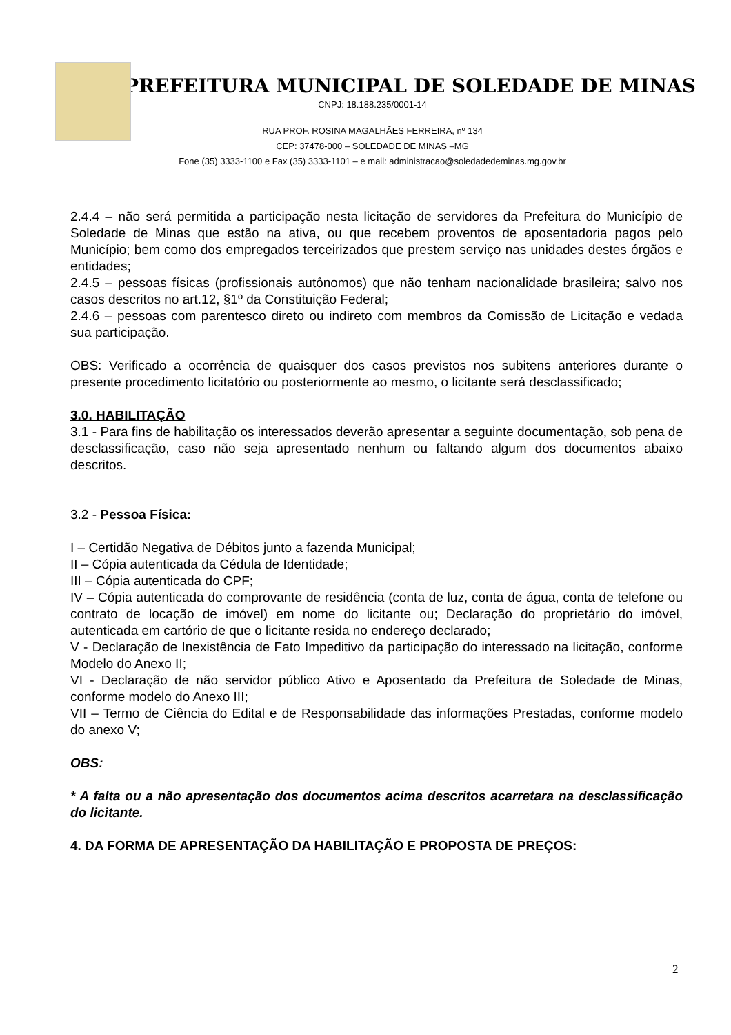PREFEITURA MUNICIPAL DE SOLEDADE DE MINAS
CNPJ: 18.188.235/0001-14
RUA PROF. ROSINA MAGALHÃES FERREIRA, nº 134
CEP: 37478-000 – SOLEDADE DE MINAS –MG
Fone (35) 3333-1100 e Fax (35) 3333-1101 – e mail: administracao@soledadedeminas.mg.gov.br
2.4.4 – não será permitida a participação nesta licitação de servidores da Prefeitura do Município de Soledade de Minas que estão na ativa, ou que recebem proventos de aposentadoria pagos pelo Município; bem como dos empregados terceirizados que prestem serviço nas unidades destes órgãos e entidades;
2.4.5 – pessoas físicas (profissionais autônomos) que não tenham nacionalidade brasileira; salvo nos casos descritos no art.12, §1º da Constituição Federal;
2.4.6 – pessoas com parentesco direto ou indireto com membros da Comissão de Licitação e vedada sua participação.
OBS: Verificado a ocorrência de quaisquer dos casos previstos nos subitens anteriores durante o presente procedimento licitatório ou posteriormente ao mesmo, o licitante será desclassificado;
3.0. HABILITAÇÃO
3.1 - Para fins de habilitação os interessados deverão apresentar a seguinte documentação, sob pena de desclassificação, caso não seja apresentado nenhum ou faltando algum dos documentos abaixo descritos.
3.2 - Pessoa Física:
I – Certidão Negativa de Débitos junto a fazenda Municipal;
II – Cópia autenticada da Cédula de Identidade;
III – Cópia autenticada do CPF;
IV – Cópia autenticada do comprovante de residência (conta de luz, conta de água, conta de telefone ou contrato de locação de imóvel) em nome do licitante ou; Declaração do proprietário do imóvel, autenticada em cartório de que o licitante resida no endereço declarado;
V - Declaração de Inexistência de Fato Impeditivo da participação do interessado na licitação, conforme Modelo do Anexo II;
VI - Declaração de não servidor público Ativo e Aposentado da Prefeitura de Soledade de Minas, conforme modelo do Anexo III;
VII – Termo de Ciência do Edital e de Responsabilidade das informações Prestadas, conforme modelo do anexo V;
OBS:
* A falta ou a não apresentação dos documentos acima descritos acarretara na desclassificação do licitante.
4. DA FORMA DE APRESENTAÇÃO DA HABILITAÇÃO E PROPOSTA DE PREÇOS:
2